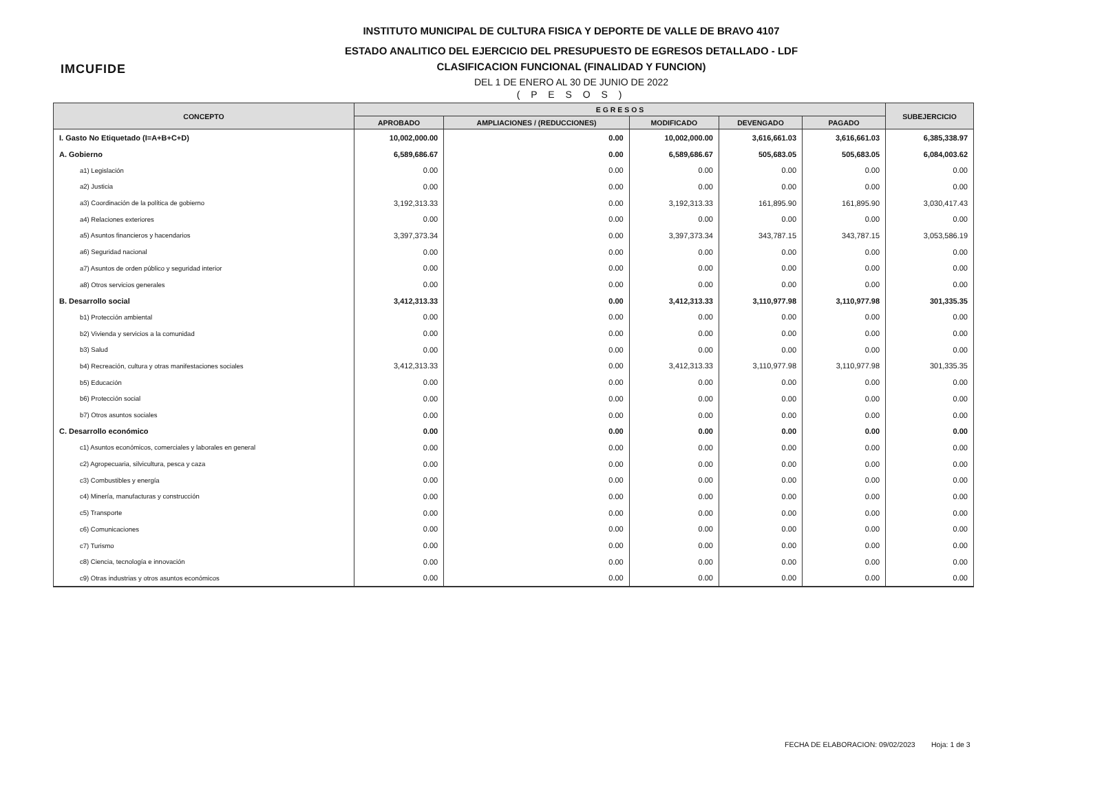IMCUFIDE
INSTITUTO MUNICIPAL DE CULTURA FISICA Y DEPORTE DE VALLE DE BRAVO 4107
ESTADO ANALITICO DEL EJERCICIO DEL PRESUPUESTO DE EGRESOS DETALLADO - LDF
CLASIFICACION FUNCIONAL (FINALIDAD Y FUNCION)
DEL 1 DE ENERO AL 30 DE JUNIO DE 2022
( P E S O S )
| CONCEPTO | E G R E S O S | | | | | SUBEJERCICIO |
| --- | --- | --- | --- | --- | --- | --- |
| | APROBADO | AMPLIACIONES / (REDUCCIONES) | MODIFICADO | DEVENGADO | PAGADO | |
| I. Gasto No Etiquetado (I=A+B+C+D) | 10,002,000.00 | 0.00 | 10,002,000.00 | 3,616,661.03 | 3,616,661.03 | 6,385,338.97 |
| A. Gobierno | 6,589,686.67 | 0.00 | 6,589,686.67 | 505,683.05 | 505,683.05 | 6,084,003.62 |
| a1) Legislación | 0.00 | 0.00 | 0.00 | 0.00 | 0.00 | 0.00 |
| a2) Justicia | 0.00 | 0.00 | 0.00 | 0.00 | 0.00 | 0.00 |
| a3) Coordinación de la política de gobierno | 3,192,313.33 | 0.00 | 3,192,313.33 | 161,895.90 | 161,895.90 | 3,030,417.43 |
| a4) Relaciones exteriores | 0.00 | 0.00 | 0.00 | 0.00 | 0.00 | 0.00 |
| a5) Asuntos financieros y hacendarios | 3,397,373.34 | 0.00 | 3,397,373.34 | 343,787.15 | 343,787.15 | 3,053,586.19 |
| a6) Seguridad nacional | 0.00 | 0.00 | 0.00 | 0.00 | 0.00 | 0.00 |
| a7) Asuntos de orden público y seguridad interior | 0.00 | 0.00 | 0.00 | 0.00 | 0.00 | 0.00 |
| a8) Otros servicios generales | 0.00 | 0.00 | 0.00 | 0.00 | 0.00 | 0.00 |
| B. Desarrollo social | 3,412,313.33 | 0.00 | 3,412,313.33 | 3,110,977.98 | 3,110,977.98 | 301,335.35 |
| b1) Protección ambiental | 0.00 | 0.00 | 0.00 | 0.00 | 0.00 | 0.00 |
| b2) Vivienda y servicios a la comunidad | 0.00 | 0.00 | 0.00 | 0.00 | 0.00 | 0.00 |
| b3) Salud | 0.00 | 0.00 | 0.00 | 0.00 | 0.00 | 0.00 |
| b4) Recreación, cultura y otras manifestaciones sociales | 3,412,313.33 | 0.00 | 3,412,313.33 | 3,110,977.98 | 3,110,977.98 | 301,335.35 |
| b5) Educación | 0.00 | 0.00 | 0.00 | 0.00 | 0.00 | 0.00 |
| b6) Protección social | 0.00 | 0.00 | 0.00 | 0.00 | 0.00 | 0.00 |
| b7) Otros asuntos sociales | 0.00 | 0.00 | 0.00 | 0.00 | 0.00 | 0.00 |
| C. Desarrollo económico | 0.00 | 0.00 | 0.00 | 0.00 | 0.00 | 0.00 |
| c1) Asuntos económicos, comerciales y laborales en general | 0.00 | 0.00 | 0.00 | 0.00 | 0.00 | 0.00 |
| c2) Agropecuaria, silvicultura, pesca y caza | 0.00 | 0.00 | 0.00 | 0.00 | 0.00 | 0.00 |
| c3) Combustibles y energía | 0.00 | 0.00 | 0.00 | 0.00 | 0.00 | 0.00 |
| c4) Minería, manufacturas y construcción | 0.00 | 0.00 | 0.00 | 0.00 | 0.00 | 0.00 |
| c5) Transporte | 0.00 | 0.00 | 0.00 | 0.00 | 0.00 | 0.00 |
| c6) Comunicaciones | 0.00 | 0.00 | 0.00 | 0.00 | 0.00 | 0.00 |
| c7) Turismo | 0.00 | 0.00 | 0.00 | 0.00 | 0.00 | 0.00 |
| c8) Ciencia, tecnología e innovación | 0.00 | 0.00 | 0.00 | 0.00 | 0.00 | 0.00 |
| c9) Otras industrias y otros asuntos económicos | 0.00 | 0.00 | 0.00 | 0.00 | 0.00 | 0.00 |
FECHA DE ELABORACION: 09/02/2023 Hoja: 1 de 3